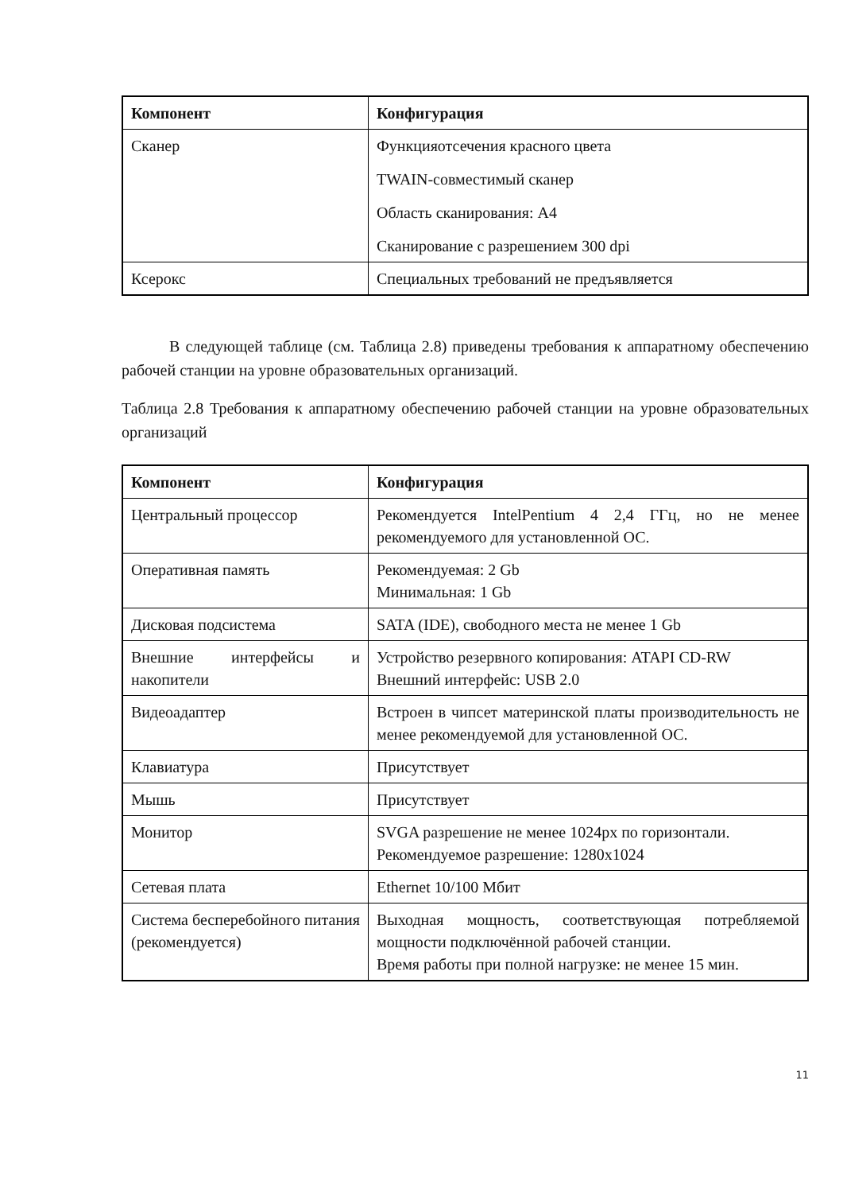| Компонент | Конфигурация |
| --- | --- |
| Сканер | Функцияотсечения красного цвета TWAIN-совместимый сканер Область сканирования: А4 Сканирование с разрешением 300 dpi |
| Ксерокс | Специальных требований не предъявляется |
В следующей таблице (см. Таблица 2.8) приведены требования к аппаратному обеспечению рабочей станции на уровне образовательных организаций.
Таблица 2.8 Требования к аппаратному обеспечению рабочей станции на уровне образовательных организаций
| Компонент | Конфигурация |
| --- | --- |
| Центральный процессор | Рекомендуется IntelPentium 4 2,4 ГГц, но не менее рекомендуемого для установленной ОС. |
| Оперативная память | Рекомендуемая: 2 Gb Минимальная: 1 Gb |
| Дисковая подсистема | SATA (IDE), свободного места не менее 1 Gb |
| Внешние интерфейсы и накопители | Устройство резервного копирования: ATAPI CD-RW Внешний интерфейс: USB 2.0 |
| Видеоадаптер | Встроен в чипсет материнской платы производительность не менее рекомендуемой для установленной ОС. |
| Клавиатура | Присутствует |
| Мышь | Присутствует |
| Монитор | SVGA разрешение не менее 1024px по горизонтали. Рекомендуемое разрешение: 1280x1024 |
| Сетевая плата | Ethernet 10/100 Мбит |
| Система бесперебойного питания (рекомендуется) | Выходная мощность, соответствующая потребляемой мощности подключённой рабочей станции. Время работы при полной нагрузке: не менее 15 мин. |
11